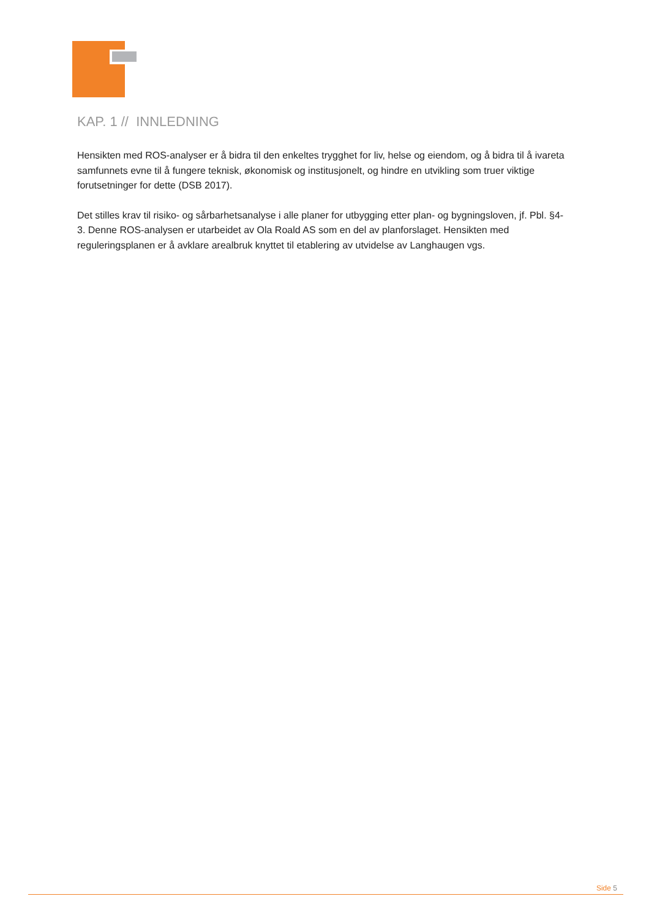KAP. 1 // INNLEDNING
Hensikten med ROS-analyser er å bidra til den enkeltes trygghet for liv, helse og eiendom, og å bidra til å ivareta samfunnets evne til å fungere teknisk, økonomisk og institusjonelt, og hindre en utvikling som truer viktige forutsetninger for dette (DSB 2017).
Det stilles krav til risiko- og sårbarhetsanalyse i alle planer for utbygging etter plan- og bygningsloven, jf. Pbl. §4-3. Denne ROS-analysen er utarbeidet av Ola Roald AS som en del av planforslaget. Hensikten med reguleringsplanen er å avklare arealbruk knyttet til etablering av utvidelse av Langhaugen vgs.
Side 5